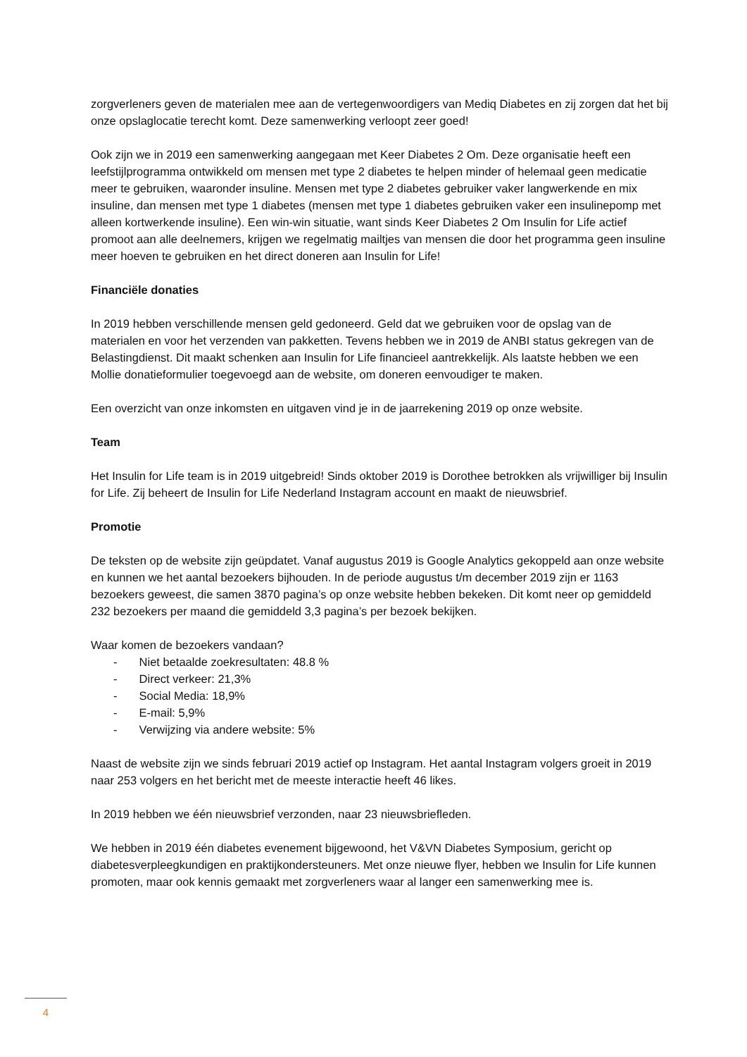zorgverleners geven de materialen mee aan de vertegenwoordigers van Mediq Diabetes en zij zorgen dat het bij onze opslaglocatie terecht komt. Deze samenwerking verloopt zeer goed!
Ook zijn we in 2019 een samenwerking aangegaan met Keer Diabetes 2 Om. Deze organisatie heeft een leefstijlprogramma ontwikkeld om mensen met type 2 diabetes te helpen minder of helemaal geen medicatie meer te gebruiken, waaronder insuline. Mensen met type 2 diabetes gebruiker vaker langwerkende en mix insuline, dan mensen met type 1 diabetes (mensen met type 1 diabetes gebruiken vaker een insulinepomp met alleen kortwerkende insuline). Een win-win situatie, want sinds Keer Diabetes 2 Om Insulin for Life actief promoot aan alle deelnemers, krijgen we regelmatig mailtjes van mensen die door het programma geen insuline meer hoeven te gebruiken en het direct doneren aan Insulin for Life!
Financiële donaties
In 2019 hebben verschillende mensen geld gedoneerd. Geld dat we gebruiken voor de opslag van de materialen en voor het verzenden van pakketten. Tevens hebben we in 2019 de ANBI status gekregen van de Belastingdienst. Dit maakt schenken aan Insulin for Life financieel aantrekkelijk. Als laatste hebben we een Mollie donatieformulier toegevoegd aan de website, om doneren eenvoudiger te maken.
Een overzicht van onze inkomsten en uitgaven vind je in de jaarrekening 2019 op onze website.
Team
Het Insulin for Life team is in 2019 uitgebreid! Sinds oktober 2019 is Dorothee betrokken als vrijwilliger bij Insulin for Life. Zij beheert de Insulin for Life Nederland Instagram account en maakt de nieuwsbrief.
Promotie
De teksten op de website zijn geüpdatet. Vanaf augustus 2019 is Google Analytics gekoppeld aan onze website en kunnen we het aantal bezoekers bijhouden. In de periode augustus t/m december 2019 zijn er 1163 bezoekers geweest, die samen 3870 pagina’s op onze website hebben bekeken. Dit komt neer op gemiddeld 232 bezoekers per maand die gemiddeld 3,3 pagina’s per bezoek bekijken.
Waar komen de bezoekers vandaan?
- Niet betaalde zoekresultaten: 48.8 %
- Direct verkeer: 21,3%
- Social Media: 18,9%
- E-mail: 5,9%
- Verwijzing via andere website: 5%
Naast de website zijn we sinds februari 2019 actief op Instagram. Het aantal Instagram volgers groeit in 2019 naar 253 volgers en het bericht met de meeste interactie heeft 46 likes.
In 2019 hebben we één nieuwsbrief verzonden, naar 23 nieuwsbriefleden.
We hebben in 2019 één diabetes evenement bijgewoond, het V&VN Diabetes Symposium, gericht op diabetesverpleegkundigen en praktijkondersteuners. Met onze nieuwe flyer, hebben we Insulin for Life kunnen promoten, maar ook kennis gemaakt met zorgverleners waar al langer een samenwerking mee is.
4